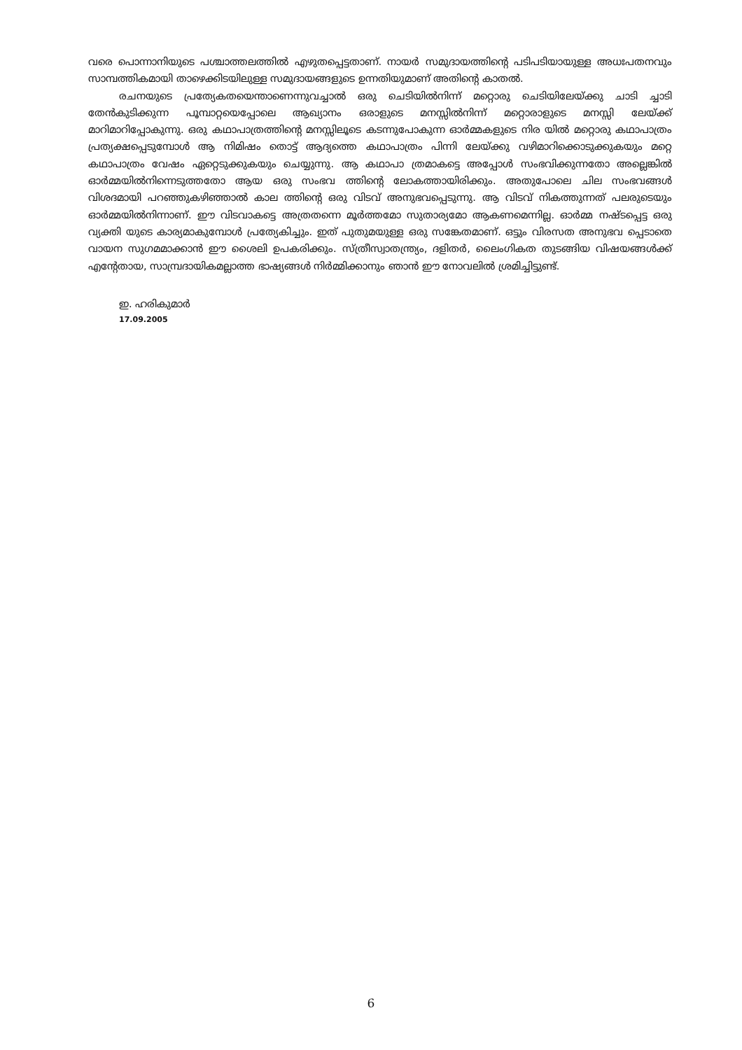വരെ പൊന്നാനിയുടെ പശ്ചാത്തലത്തിൽ എഴുതപ്പെട്ടതാണ്. നായർ സമുദായത്തിന്റെ പടിപടിയായുള്ള അധഃപതനവും സാമ്പത്തികമായി താഴെക്കിടയിലുള്ള സമുദായങ്ങളുടെ ഉന്നതിയുമാണ് അതിന്റെ കാതൽ.
രചനയുടെ പ്രത്യേകതയെന്താണെന്നുവച്ചാൽ ഒരു ചെടിയിൽനിന്ന് മറ്റൊരു ചെടിയിലേയ്ക്കു ചാടി ച്ചാടി തേൻകുടിക്കുന്ന പൂമ്പാറ്റയെപ്പോലെ ആഖ്യാനം ഒരാളുടെ മനസ്സിൽനിന്ന് മറ്റൊരാളുടെ മനസ്സി ലേയ്ക്ക് മാറിമാറിപ്പോകുന്നു. ഒരു കഥാപാത്രത്തിന്റെ മനസ്സിലൂടെ കടന്നുപോകുന്ന ഓർമ്മകളുടെ നിര യിൽ മറ്റൊരു കഥാപാത്രം പ്രത്യക്ഷപ്പെടുമ്പോൾ ആ നിമിഷം തൊട്ട് ആദ്യത്തെ കഥാപാത്രം പിന്നി ലേയ്ക്കു വഴിമാറിക്കൊടുക്കുകയും മറ്റെ കഥാപാത്രം വേഷം ഏറ്റെടുക്കുകയും ചെയ്യുന്നു. ആ കഥാപാ ത്രമാകട്ടെ അപ്പോൾ സംഭവിക്കുന്നതോ അല്ലെങ്കിൽ ഓർമ്മയിൽനിന്നെടുത്തതോ ആയ ഒരു സംഭവ ത്തിന്റെ ലോകത്തായിരിക്കും. അതുപോലെ ചില സംഭവങ്ങൾ വിശദമായി പറഞ്ഞുകഴിഞ്ഞാൽ കാല ത്തിന്റെ ഒരു വിടവ് അനുഭവപ്പെടുന്നു. ആ വിടവ് നികത്തുന്നത് പലരുടെയും ഓർമ്മയിൽനിന്നാണ്. ഈ വിടവാകട്ടെ അത്രതന്നെ മൂർത്തമോ സുതാര്യമോ ആകണമെന്നില്ല. ഓർമ്മ നഷ്ടപ്പെട്ട ഒരു വ്യക്തി യുടെ കാര്യമാകുമ്പോൾ പ്രത്യേകിച്ചും. ഇത് പുതുമയുള്ള ഒരു സങ്കേതമാണ്. ഒട്ടും വിരസത അനുഭവ പ്പെടാതെ വായന സുഗമമാക്കാൻ ഈ ശൈലി ഉപകരിക്കും. സ്ത്രീസ്വാതന്ത്ര്യം, ദളിതർ, ലൈംഗികത തുടങ്ങിയ വിഷയങ്ങൾക്ക് എന്റേതായ, സാമ്പ്രദായികമല്ലാത്ത ഭാഷ്യങ്ങൾ നിർമ്മിക്കാനും ഞാൻ ഈ നോവലിൽ ശ്രമിച്ചിട്ടുണ്ട്.
ഇ. ഹരികുമാർ
17.09.2005
6